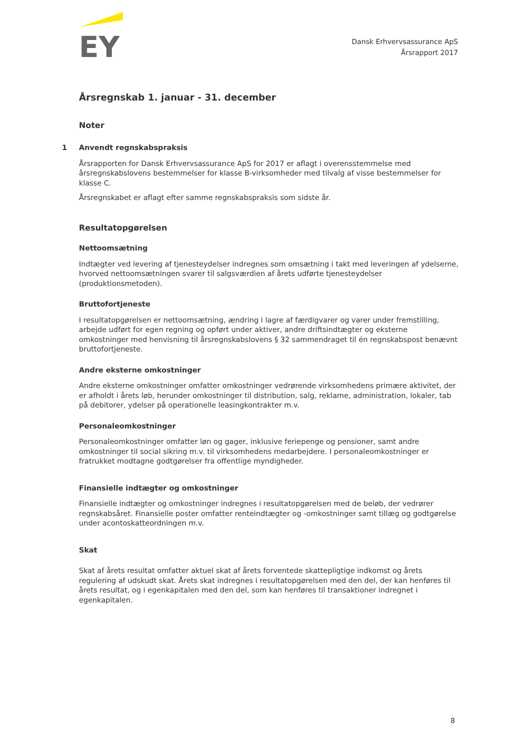EY
Dansk Erhvervsassurance ApS
Årsrapport 2017
Årsregnskab 1. januar - 31. december
Noter
1 Anvendt regnskabspraksis
Årsrapporten for Dansk Erhvervsassurance ApS for 2017 er aflagt i overensstemmelse med årsregnskabslovens bestemmelser for klasse B-virksomheder med tilvalg af visse bestemmelser for klasse C.
Årsregnskabet er aflagt efter samme regnskabspraksis som sidste år.
Resultatopgørelsen
Nettoomsætning
Indtægter ved levering af tjenesteydelser indregnes som omsætning i takt med leveringen af ydelserne, hvorved nettoomsætningen svarer til salgsværdien af årets udførte tjenesteydelser (produktionsmetoden).
Bruttofortjeneste
I resultatopgørelsen er nettoomsætning, ændring i lagre af færdigvarer og varer under fremstilling, arbejde udført for egen regning og opført under aktiver, andre driftsindtægter og eksterne omkostninger med henvisning til årsregnskabslovens § 32 sammendraget til én regnskabspost benævnt bruttofortjeneste.
Andre eksterne omkostninger
Andre eksterne omkostninger omfatter omkostninger vedrørende virksomhedens primære aktivitet, der er afholdt i årets løb, herunder omkostninger til distribution, salg, reklame, administration, lokaler, tab på debitorer, ydelser på operationelle leasingkontrakter m.v.
Personaleomkostninger
Personaleomkostninger omfatter løn og gager, inklusive feriepenge og pensioner, samt andre omkostninger til social sikring m.v. til virksomhedens medarbejdere. I personaleomkostninger er fratrukket modtagne godtgørelser fra offentlige myndigheder.
Finansielle indtægter og omkostninger
Finansielle indtægter og omkostninger indregnes i resultatopgørelsen med de beløb, der vedrører regnskabsåret. Finansielle poster omfatter renteindtægter og -omkostninger samt tillæg og godtgørelse under acontoskatteordningen m.v.
Skat
Skat af årets resultat omfatter aktuel skat af årets forventede skattepligtige indkomst og årets regulering af udskudt skat. Årets skat indregnes i resultatopgørelsen med den del, der kan henføres til årets resultat, og i egenkapitalen med den del, som kan henføres til transaktioner indregnet i egenkapitalen.
8